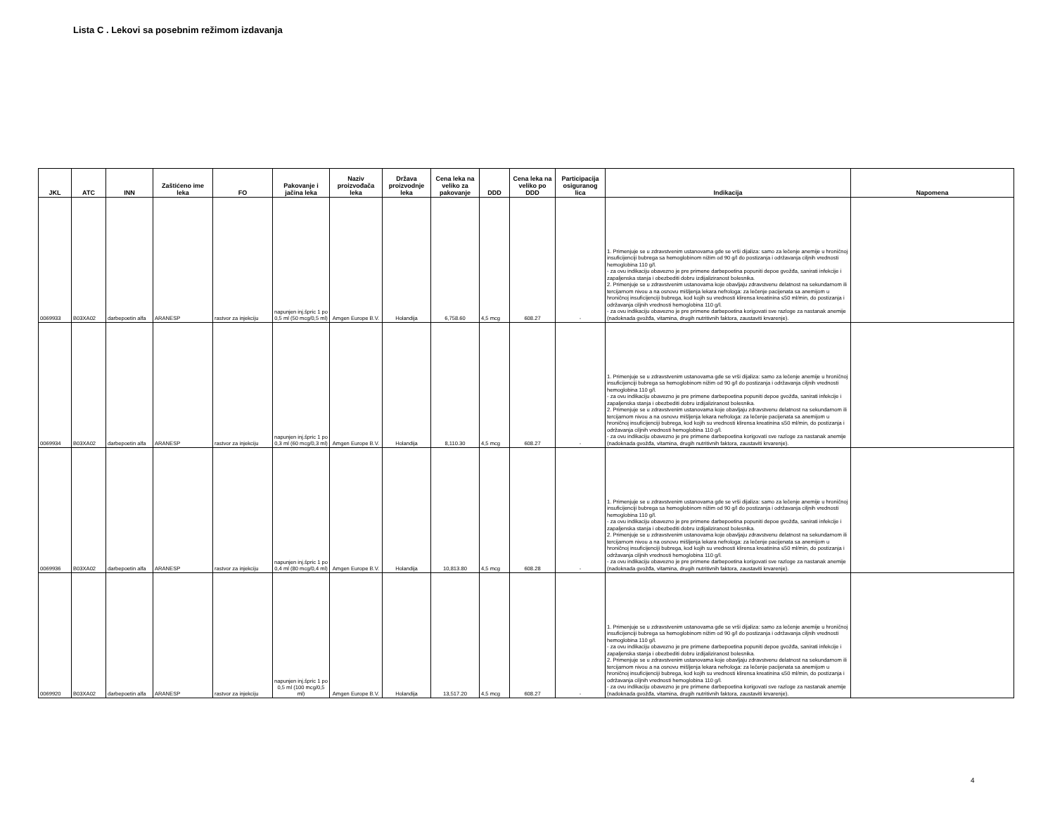Lista C . Lekovi sa posebnim režimom izdavanja
| JKL | ATC | INN | Zaštićeno ime leka | FO | Pakovanje i jačina leka | Naziv proizvođača leka | Država proizvodnje leka | Cena leka na veliko za pakovanje | DDD | Cena leka na veliko po DDD | Participacija osiguranog lica | Indikacija | Napomena |
| --- | --- | --- | --- | --- | --- | --- | --- | --- | --- | --- | --- | --- | --- |
| 0069933 | B03XA02 | darbepoetin alfa | ARANESP | rastvor za injekciju | napunjen inj.špric 1 po 0,5 ml (50 mcg/0,5 ml) | Amgen Europe B.V. | Holandija | 6,758.60 | 4,5 mcg | 608.27 | - | 1. Primenjuje se u zdravstvenim ustanovama gde se vrši dijaliza: samo za lečenje anemije u hroničnoj insuficijenciji bubrega sa hemoglobinom nižim od 90 g/l do postizanja i održavanja ciljnih vrednosti hemoglobina 110 g/l. - za ovu indikaciju obavezno je pre primene darbepoetina popuniti depoe gvožđa, sanirati infekcije i zapaljenska stanja i obezbediti dobru izdijaliziranost bolesnika. 2. Primenjuje se u zdravstvenim ustanovama koje obavljaju zdravstvenu delatnost na sekundarnom ili tercijarnom nivou a na osnovu mišljenja lekara nefrologa: za lečenje pacijenata sa anemijom u hroničnoj insuficijenciji bubrega, kod kojih su vrednosti klirensa kreatinina ≤50 ml/min, do postizanja i održavanja ciljnih vrednosti hemoglobina 110 g/l. - za ovu indikaciju obavezno je pre primene darbepoetina korigovati sve razloge za nastanak anemije (nadoknada gvožđa, vitamina, drugih nutritivnih faktora, zaustaviti krvarenje). | |
| 0069934 | B03XA02 | darbepoetin alfa | ARANESP | rastvor za injekciju | napunjen inj.špric 1 po 0,3 ml (60 mcg/0,3 ml) | Amgen Europe B.V. | Holandija | 8,110.30 | 4,5 mcg | 608.27 | - | 1. Primenjuje se u zdravstvenim ustanovama gde se vrši dijaliza: samo za lečenje anemije u hroničnoj insuficijenciji bubrega sa hemoglobinom nižim od 90 g/l do postizanja i održavanja ciljnih vrednosti hemoglobina 110 g/l. - za ovu indikaciju obavezno je pre primene darbepoetina popuniti depoe gvožđa, sanirati infekcije i zapaljenska stanja i obezbediti dobru izdijaliziranost bolesnika. 2. Primenjuje se u zdravstvenim ustanovama koje obavljaju zdravstvenu delatnost na sekundarnom ili tercijarnom nivou a na osnovu mišljenja lekara nefrologa: za lečenje pacijenata sa anemijom u hroničnoj insuficijenciji bubrega, kod kojih su vrednosti klirensa kreatinina ≤50 ml/min, do postizanja i održavanja ciljnih vrednosti hemoglobina 110 g/l. - za ovu indikaciju obavezno je pre primene darbepoetina korigovati sve razloge za nastanak anemije (nadoknada gvožđa, vitamina, drugih nutritivnih faktora, zaustaviti krvarenje). | |
| 0069936 | B03XA02 | darbepoetin alfa | ARANESP | rastvor za injekciju | napunjen inj.špric 1 po 0,4 ml (80 mcg/0,4 ml) | Amgen Europe B.V. | Holandija | 10,813.80 | 4,5 mcg | 608.28 | - | 1. Primenjuje se u zdravstvenim ustanovama gde se vrši dijaliza: samo za lečenje anemije u hroničnoj insuficijenciji bubrega sa hemoglobinom nižim od 90 g/l do postizanja i održavanja ciljnih vrednosti hemoglobina 110 g/l. - za ovu indikaciju obavezno je pre primene darbepoetina popuniti depoe gvožđa, sanirati infekcije i zapaljenska stanja i obezbediti dobru izdijaliziranost bolesnika. 2. Primenjuje se u zdravstvenim ustanovama koje obavljaju zdravstvenu delatnost na sekundarnom ili tercijarnom nivou a na osnovu mišljenja lekara nefrologa: za lečenje pacijenata sa anemijom u hroničnoj insuficijenciji bubrega, kod kojih su vrednosti klirensa kreatinina ≤50 ml/min, do postizanja i održavanja ciljnih vrednosti hemoglobina 110 g/l. - za ovu indikaciju obavezno je pre primene darbepoetina korigovati sve razloge za nastanak anemije (nadoknada gvožđa, vitamina, drugih nutritivnih faktora, zaustaviti krvarenje). | |
| 0069920 | B03XA02 | darbepoetin alfa | ARANESP | rastvor za injekciju | napunjen inj.špric 1 po 0,5 ml (100 mcg/0,5 ml) | Amgen Europe B.V. | Holandija | 13,517.20 | 4,5 mcg | 608.27 | - | 1. Primenjuje se u zdravstvenim ustanovama gde se vrši dijaliza: samo za lečenje anemije u hroničnoj insuficijenciji bubrega sa hemoglobinom nižim od 90 g/l do postizanja i održavanja ciljnih vrednosti hemoglobina 110 g/l. - za ovu indikaciju obavezno je pre primene darbepoetina popuniti depoe gvožđa, sanirati infekcije i zapaljenska stanja i obezbediti dobru izdijaliziranost bolesnika. 2. Primenjuje se u zdravstvenim ustanovama koje obavljaju zdravstvenu delatnost na sekundarnom ili tercijarnom nivou a na osnovu mišljenja lekara nefrologa: za lečenje pacijenata sa anemijom u hroničnoj insuficijenciji bubrega, kod kojih su vrednosti klirensa kreatinina ≤50 ml/min, do postizanja i održavanja ciljnih vrednosti hemoglobina 110 g/l. - za ovu indikaciju obavezno je pre primene darbepoetina korigovati sve razloge za nastanak anemije (nadoknada gvožđa, vitamina, drugih nutritivnih faktora, zaustaviti krvarenje). | |
4